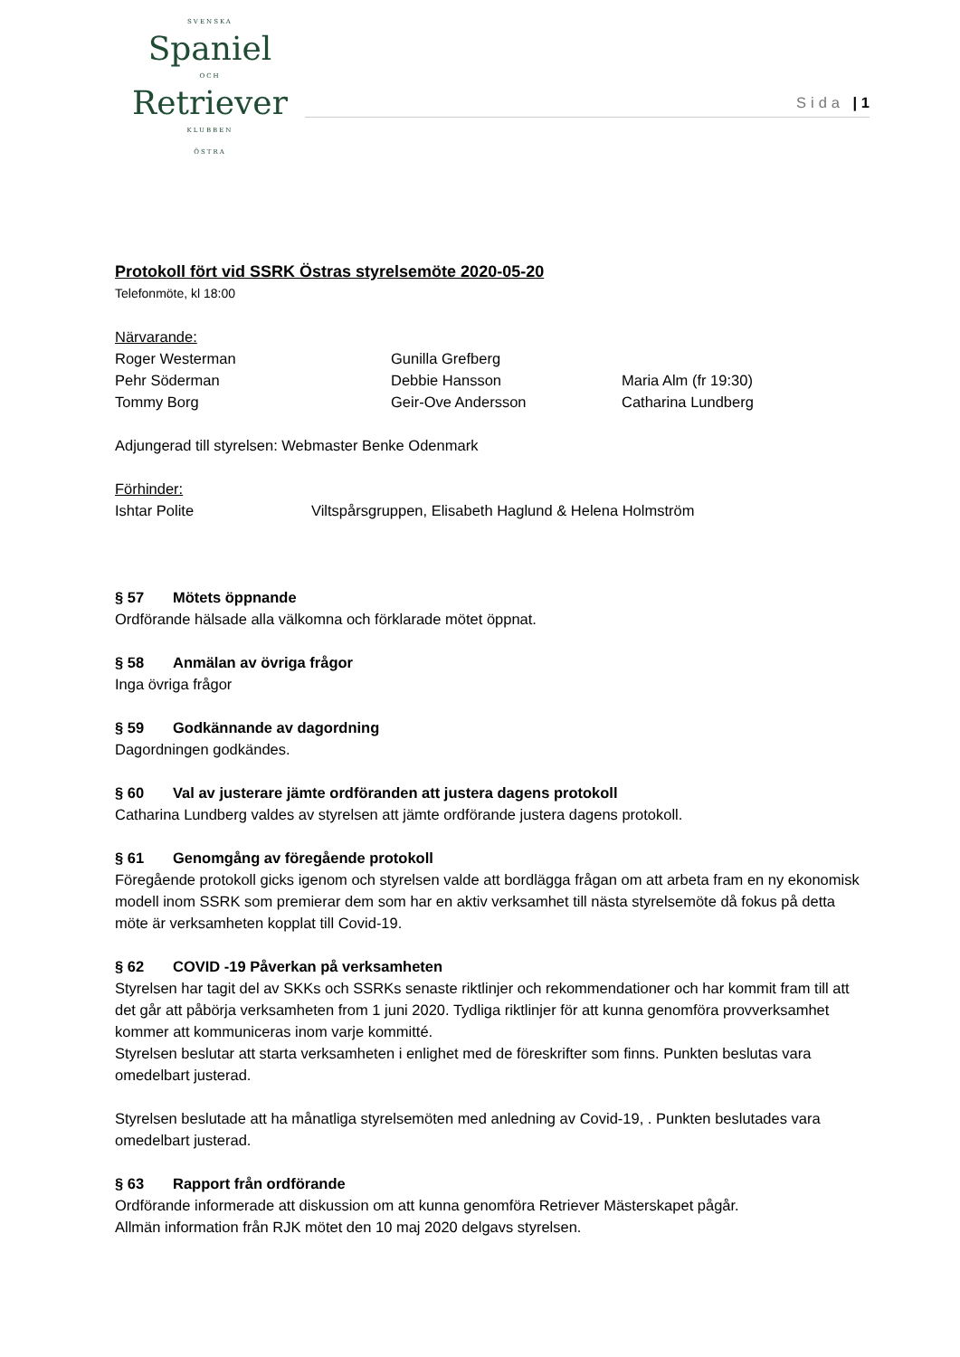SVENSKA
Spaniel
OCH
Retriever
KLUBBEN
ÖSTRA
Sida | 1
Protokoll fört vid SSRK Östras styrelsemöte 2020-05-20
Telefonmöte, kl 18:00
Närvarande:
Roger Westerman Gunilla Grefberg
Pehr Söderman Debbie Hansson Maria Alm (fr 19:30)
Tommy Borg Geir-Ove Andersson Catharina Lundberg
Adjungerad till styrelsen: Webmaster Benke Odenmark
Förhinder:
Ishtar Polite Viltspårsgruppen, Elisabeth Haglund & Helena Holmström
§ 57 Mötets öppnande
Ordförande hälsade alla välkomna och förklarade mötet öppnat.
§ 58 Anmälan av övriga frågor
Inga övriga frågor
§ 59 Godkännande av dagordning
Dagordningen godkändes.
§ 60 Val av justerare jämte ordföranden att justera dagens protokoll
Catharina Lundberg valdes av styrelsen att jämte ordförande justera dagens protokoll.
§ 61 Genomgång av föregående protokoll
Föregående protokoll gicks igenom och styrelsen valde att bordlägga frågan om att arbeta fram en ny ekonomisk modell inom SSRK som premierar dem som har en aktiv verksamhet till nästa styrelsemöte då fokus på detta möte är verksamheten kopplat till Covid-19.
§ 62 COVID -19 Påverkan på verksamheten
Styrelsen har tagit del av SKKs och SSRKs senaste riktlinjer och rekommendationer och har kommit fram till att det går att påbörja verksamheten from 1 juni 2020. Tydliga riktlinjer för att kunna genomföra provverksamhet kommer att kommuniceras inom varje kommitté.
Styrelsen beslutar att starta verksamheten i enlighet med de föreskrifter som finns. Punkten beslutas vara omedelbart justerad.
Styrelsen beslutade att ha månatliga styrelsemöten med anledning av Covid-19, . Punkten beslutades vara omedelbart justerad.
§ 63 Rapport från ordförande
Ordförande informerade att diskussion om att kunna genomföra Retriever Mästerskapet pågår.
Allmän information från RJK mötet den 10 maj 2020 delgavs styrelsen.